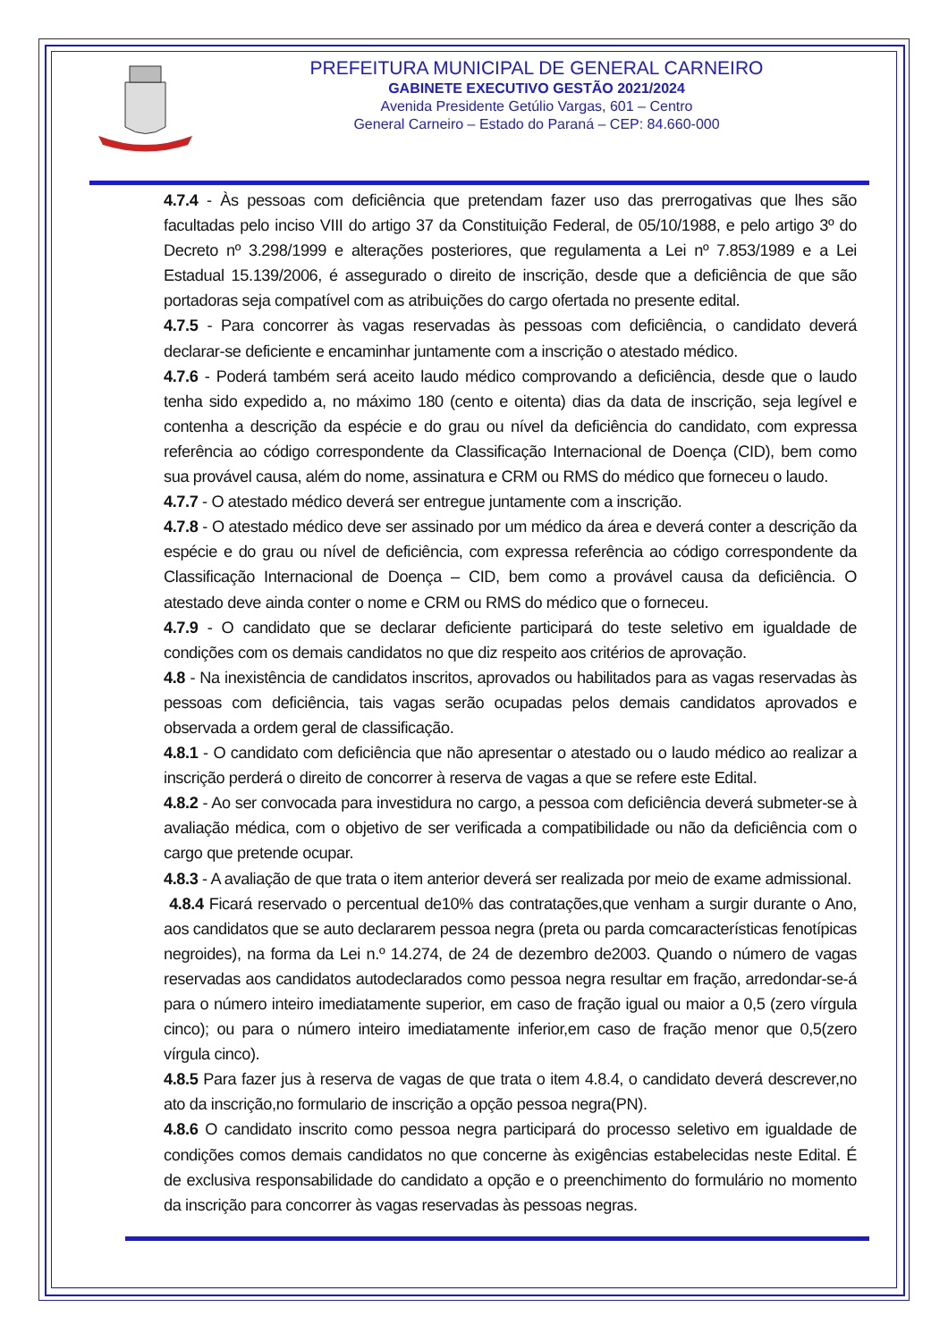PREFEITURA MUNICIPAL DE GENERAL CARNEIRO
GABINETE EXECUTIVO GESTÃO 2021/2024
Avenida Presidente Getúlio Vargas, 601 – Centro
General Carneiro – Estado do Paraná – CEP: 84.660-000
4.7.4 - Às pessoas com deficiência que pretendam fazer uso das prerrogativas que lhes são facultadas pelo inciso VIII do artigo 37 da Constituição Federal, de 05/10/1988, e pelo artigo 3º do Decreto nº 3.298/1999 e alterações posteriores, que regulamenta a Lei nº 7.853/1989 e a Lei Estadual 15.139/2006, é assegurado o direito de inscrição, desde que a deficiência de que são portadoras seja compatível com as atribuições do cargo ofertada no presente edital.
4.7.5 - Para concorrer às vagas reservadas às pessoas com deficiência, o candidato deverá declarar-se deficiente e encaminhar juntamente com a inscrição o atestado médico.
4.7.6 - Poderá também será aceito laudo médico comprovando a deficiência, desde que o laudo tenha sido expedido a, no máximo 180 (cento e oitenta) dias da data de inscrição, seja legível e contenha a descrição da espécie e do grau ou nível da deficiência do candidato, com expressa referência ao código correspondente da Classificação Internacional de Doença (CID), bem como sua provável causa, além do nome, assinatura e CRM ou RMS do médico que forneceu o laudo.
4.7.7 - O atestado médico deverá ser entregue juntamente com a inscrição.
4.7.8 - O atestado médico deve ser assinado por um médico da área e deverá conter a descrição da espécie e do grau ou nível de deficiência, com expressa referência ao código correspondente da Classificação Internacional de Doença – CID, bem como a provável causa da deficiência. O atestado deve ainda conter o nome e CRM ou RMS do médico que o forneceu.
4.7.9 - O candidato que se declarar deficiente participará do teste seletivo em igualdade de condições com os demais candidatos no que diz respeito aos critérios de aprovação.
4.8 - Na inexistência de candidatos inscritos, aprovados ou habilitados para as vagas reservadas às pessoas com deficiência, tais vagas serão ocupadas pelos demais candidatos aprovados e observada a ordem geral de classificação.
4.8.1 - O candidato com deficiência que não apresentar o atestado ou o laudo médico ao realizar a inscrição perderá o direito de concorrer à reserva de vagas a que se refere este Edital.
4.8.2 - Ao ser convocada para investidura no cargo, a pessoa com deficiência deverá submeter-se à avaliação médica, com o objetivo de ser verificada a compatibilidade ou não da deficiência com o cargo que pretende ocupar.
4.8.3 - A avaliação de que trata o item anterior deverá ser realizada por meio de exame admissional.
4.8.4 Ficará reservado o percentual de10% das contratações,que venham a surgir durante o Ano, aos candidatos que se auto declararem pessoa negra (preta ou parda comcaracterísticas fenotípicas negroides), na forma da Lei n.º 14.274, de 24 de dezembro de2003. Quando o número de vagas reservadas aos candidatos autodeclarados como pessoa negra resultar em fração, arredondar-se-á para o número inteiro imediatamente superior, em caso de fração igual ou maior a 0,5 (zero vírgula cinco); ou para o número inteiro imediatamente inferior,em caso de fração menor que 0,5(zero vírgula cinco).
4.8.5 Para fazer jus à reserva de vagas de que trata o item 4.8.4, o candidato deverá descrever,no ato da inscrição,no formulario de inscrição a opção pessoa negra(PN).
4.8.6 O candidato inscrito como pessoa negra participará do processo seletivo em igualdade de condições comos demais candidatos no que concerne às exigências estabelecidas neste Edital. É de exclusiva responsabilidade do candidato a opção e o preenchimento do formulário no momento da inscrição para concorrer às vagas reservadas às pessoas negras.